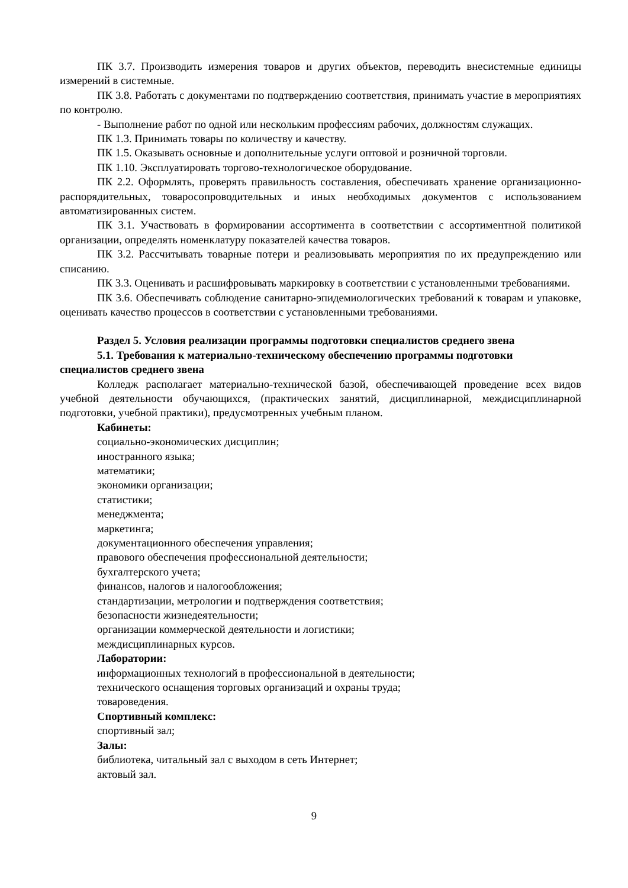ПК 3.7. Производить измерения товаров и других объектов, переводить внесистемные единицы измерений в системные.
ПК 3.8. Работать с документами по подтверждению соответствия, принимать участие в мероприятиях по контролю.
- Выполнение работ по одной или нескольким профессиям рабочих, должностям служащих.
ПК 1.3. Принимать товары по количеству и качеству.
ПК 1.5. Оказывать основные и дополнительные услуги оптовой и розничной торговли.
ПК 1.10. Эксплуатировать торгово-технологическое оборудование.
ПК 2.2. Оформлять, проверять правильность составления, обеспечивать хранение организационно-распорядительных, товаросопроводительных и иных необходимых документов с использованием автоматизированных систем.
ПК 3.1. Участвовать в формировании ассортимента в соответствии с ассортиментной политикой организации, определять номенклатуру показателей качества товаров.
ПК 3.2. Рассчитывать товарные потери и реализовывать мероприятия по их предупреждению или списанию.
ПК 3.3. Оценивать и расшифровывать маркировку в соответствии с установленными требованиями.
ПК 3.6. Обеспечивать соблюдение санитарно-эпидемиологических требований к товарам и упаковке, оценивать качество процессов в соответствии с установленными требованиями.
Раздел 5. Условия реализации программы подготовки специалистов среднего звена
5.1. Требования к материально-техническому обеспечению программы подготовки специалистов среднего звена
Колледж располагает материально-технической базой, обеспечивающей проведение всех видов учебной деятельности обучающихся, (практических занятий, дисциплинарной, междисциплинарной подготовки, учебной практики), предусмотренных учебным планом.
Кабинеты:
социально-экономических дисциплин;
иностранного языка;
математики;
экономики организации;
статистики;
менеджмента;
маркетинга;
документационного обеспечения управления;
правового обеспечения профессиональной деятельности;
бухгалтерского учета;
финансов, налогов и налогообложения;
стандартизации, метрологии и подтверждения соответствия;
безопасности жизнедеятельности;
организации коммерческой деятельности и логистики;
междисциплинарных курсов.
Лаборатории:
информационных технологий в профессиональной в деятельности;
технического оснащения торговых организаций и охраны труда;
товароведения.
Спортивный комплекс:
спортивный зал;
Залы:
библиотека, читальный зал с выходом в сеть Интернет;
актовый зал.
9